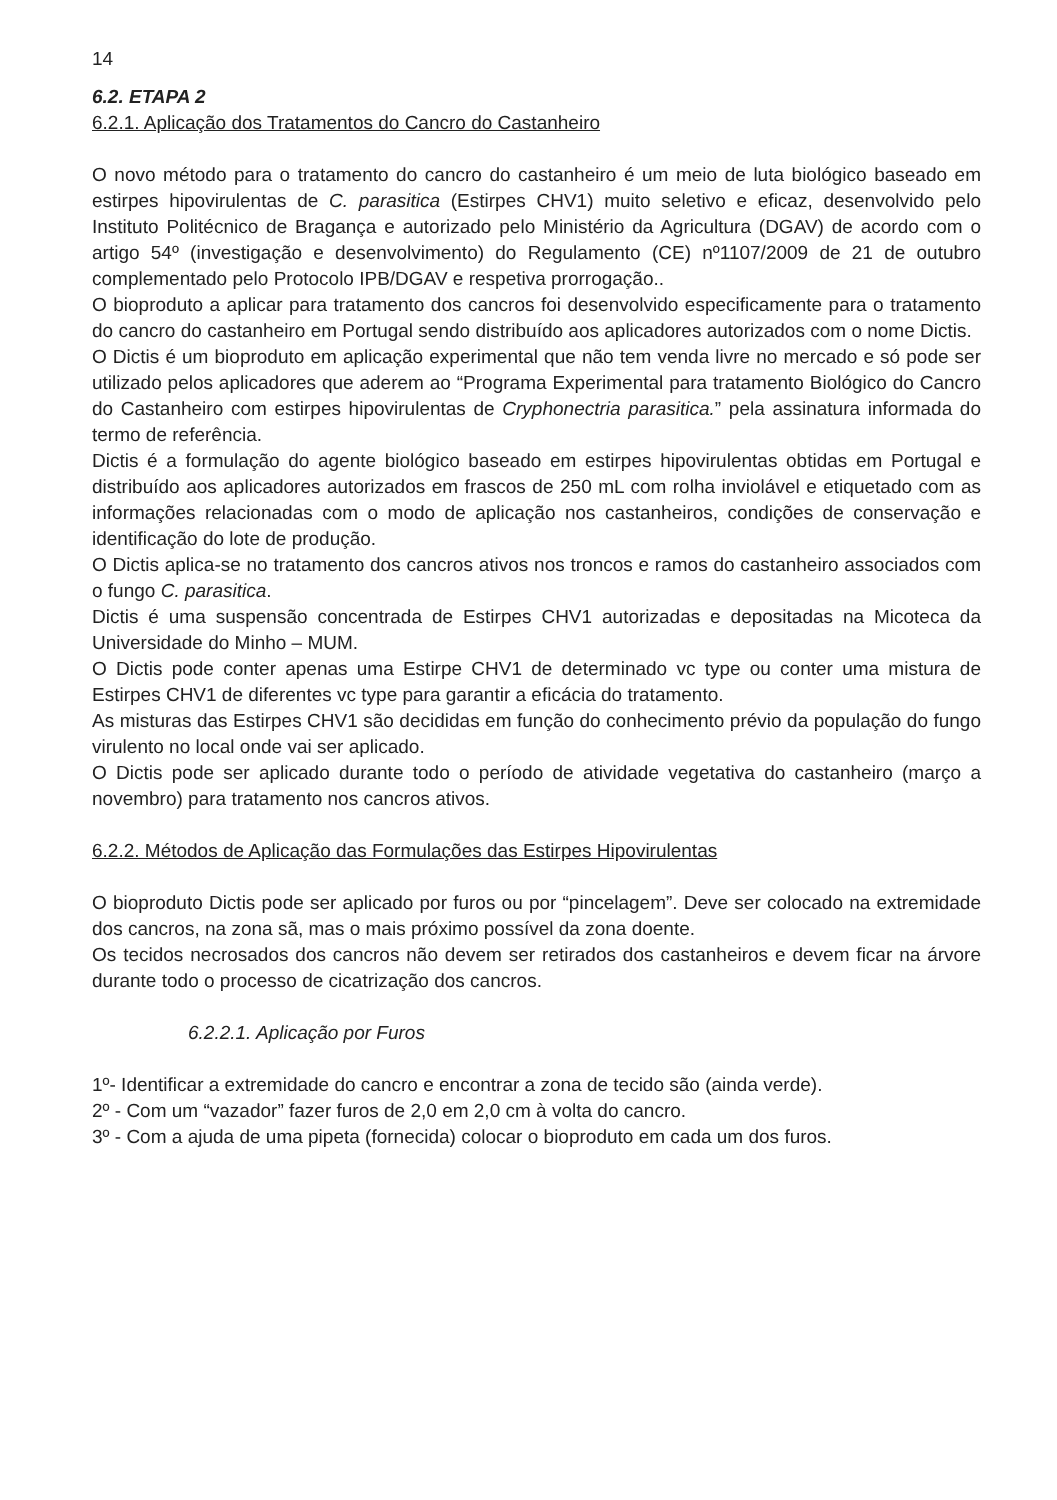14
6.2. ETAPA 2
6.2.1. Aplicação dos Tratamentos do Cancro do Castanheiro
O novo método para o tratamento do cancro do castanheiro é um meio de luta biológico baseado em estirpes hipovirulentas de C. parasitica (Estirpes CHV1) muito seletivo e eficaz, desenvolvido pelo Instituto Politécnico de Bragança e autorizado pelo Ministério da Agricultura (DGAV) de acordo com o artigo 54º (investigação e desenvolvimento) do Regulamento (CE) nº1107/2009 de 21 de outubro complementado pelo Protocolo IPB/DGAV e respetiva prorrogação..
O bioproduto a aplicar para tratamento dos cancros foi desenvolvido especificamente para o tratamento do cancro do castanheiro em Portugal sendo distribuído aos aplicadores autorizados com o nome Dictis.
O Dictis é um bioproduto em aplicação experimental que não tem venda livre no mercado e só pode ser utilizado pelos aplicadores que aderem ao “Programa Experimental para tratamento Biológico do Cancro do Castanheiro com estirpes hipovirulentas de Cryphonectria parasitica.” pela assinatura informada do termo de referência.
Dictis é a formulação do agente biológico baseado em estirpes hipovirulentas obtidas em Portugal e distribuído aos aplicadores autorizados em frascos de 250 mL com rolha inviolável e etiquetado com as informações relacionadas com o modo de aplicação nos castanheiros, condições de conservação e identificação do lote de produção.
O Dictis aplica-se no tratamento dos cancros ativos nos troncos e ramos do castanheiro associados com o fungo C. parasitica.
Dictis é uma suspensão concentrada de Estirpes CHV1 autorizadas e depositadas na Micoteca da Universidade do Minho – MUM.
O Dictis pode conter apenas uma Estirpe CHV1 de determinado vc type ou conter uma mistura de Estirpes CHV1 de diferentes vc type para garantir a eficácia do tratamento.
As misturas das Estirpes CHV1 são decididas em função do conhecimento prévio da população do fungo virulento no local onde vai ser aplicado.
O Dictis pode ser aplicado durante todo o período de atividade vegetativa do castanheiro (março a novembro) para tratamento nos cancros ativos.
6.2.2. Métodos de Aplicação das Formulações das Estirpes Hipovirulentas
O bioproduto Dictis pode ser aplicado por furos ou por “pincelagem”. Deve ser colocado na extremidade dos cancros, na zona sã, mas o mais próximo possível da zona doente.
Os tecidos necrosados dos cancros não devem ser retirados dos castanheiros e devem ficar na árvore durante todo o processo de cicatrização dos cancros.
6.2.2.1. Aplicação por Furos
1º- Identificar a extremidade do cancro e encontrar a zona de tecido são (ainda verde).
2º - Com um “vazador” fazer furos de 2,0 em 2,0 cm à volta do cancro.
3º - Com a ajuda de uma pipeta (fornecida) colocar o bioproduto em cada um dos furos.